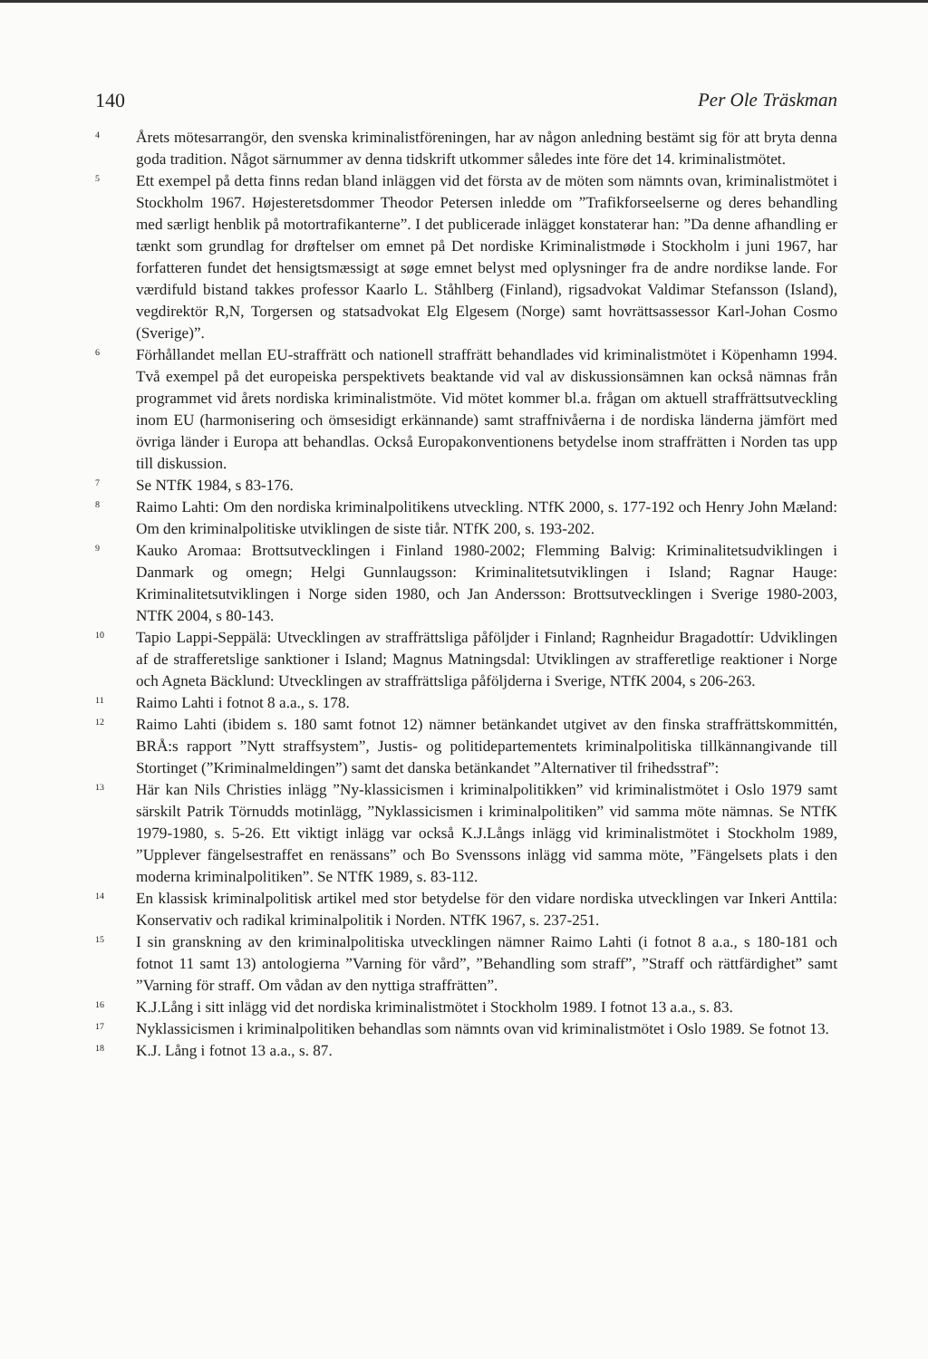140 Per Ole Träskman
4
Årets mötesarrangör, den svenska kriminalistföreningen, har av någon anledning bestämt sig för att bryta denna goda tradition. Något särnummer av denna tidskrift utkommer således inte före det 14. kriminalistmötet.
5
Ett exempel på detta finns redan bland inläggen vid det första av de möten som nämnts ovan, kriminalistmötet i Stockholm 1967. Højesteretsdommer Theodor Petersen inledde om ”Trafikforseelserne og deres behandling med særligt henblik på motortrafikanterne”. I det publicerade inlägget konstaterar han: ”Da denne afhandling er tænkt som grundlag for drøftelser om emnet på Det nordiske Kriminalistmøde i Stockholm i juni 1967, har forfatteren fundet det hensigtsmæssigt at søge emnet belyst med oplysninger fra de andre nordikse lande. For værdifuld bistand takkes professor Kaarlo L. Ståhlberg (Finland), rigsadvokat Valdimar Stefansson (Island), vegdirektör R,N, Torgersen og statsadvokat Elg Elgesem (Norge) samt hovrättsassessor Karl-Johan Cosmo (Sverige)”.
6
Förhållandet mellan EU-straffrätt och nationell straffrätt behandlades vid kriminalistmötet i Köpenhamn 1994. Två exempel på det europeiska perspektivets beaktande vid val av diskussionsämnen kan också nämnas från programmet vid årets nordiska kriminalistmöte. Vid mötet kommer bl.a. frågan om aktuell straffrättsutveckling inom EU (harmonisering och ömsesidigt erkännande) samt straffnivåerna i de nordiska länderna jämfört med övriga länder i Europa att behandlas. Också Europakonventionens betydelse inom straffrätten i Norden tas upp till diskussion.
7
Se NTfK 1984, s 83-176.
8
Raimo Lahti: Om den nordiska kriminalpolitikens utveckling. NTfK 2000, s. 177-192 och Henry John Mæland: Om den kriminalpolitiske utviklingen de siste tiår. NTfK 200, s. 193-202.
9
Kauko Aromaa: Brottsutvecklingen i Finland 1980-2002; Flemming Balvig: Kriminalitetsudviklingen i Danmark og omegn; Helgi Gunnlaugsson: Kriminalitetsutviklingen i Island; Ragnar Hauge: Kriminalitetsutviklingen i Norge siden 1980, och Jan Andersson: Brottsutvecklingen i Sverige 1980-2003, NTfK 2004, s 80-143.
10
Tapio Lappi-Seppälä: Utvecklingen av straffrättsliga påföljder i Finland; Ragnheidur Bragadottír: Udviklingen af de strafferetslige sanktioner i Island; Magnus Matningsdal: Utviklingen av strafferetlige reaktioner i Norge och Agneta Bäcklund: Utvecklingen av straffrättsliga påföljderna i Sverige, NTfK 2004, s 206-263.
11
Raimo Lahti i fotnot 8 a.a., s. 178.
12
Raimo Lahti (ibidem s. 180 samt fotnot 12) nämner betänkandet utgivet av den finska straffrättskommittén, BRÅ:s rapport ”Nytt straffsystem”, Justis- og politidepartementets kriminalpolitiska tillkännangivande till Stortinget (”Kriminalmeldingen”) samt det danska betänkandet ”Alternativer til frihedsstraf”:
13
Här kan Nils Christies inlägg ”Ny-klassicismen i kriminalpolitikken” vid kriminalistmötet i Oslo 1979 samt särskilt Patrik Törnudds motinlägg, ”Nyklassicismen i kriminalpolitiken” vid samma möte nämnas. Se NTfK 1979-1980, s. 5-26. Ett viktigt inlägg var också K.J.Långs inlägg vid kriminalistmötet i Stockholm 1989, ”Upplever fängelsestraffet en renässans” och Bo Svenssons inlägg vid samma möte, ”Fängelsets plats i den moderna kriminalpolitiken”. Se NTfK 1989, s. 83-112.
14
En klassisk kriminalpolitisk artikel med stor betydelse för den vidare nordiska utvecklingen var Inkeri Anttila: Konservativ och radikal kriminalpolitik i Norden. NTfK 1967, s. 237-251.
15
I sin granskning av den kriminalpolitiska utvecklingen nämner Raimo Lahti (i fotnot 8 a.a., s 180-181 och fotnot 11 samt 13) antologierna ”Varning för vård”, ”Behandling som straff”, ”Straff och rättfärdighet” samt ”Varning för straff. Om vådan av den nyttiga straffrätten”.
16
K.J.Lång i sitt inlägg vid det nordiska kriminalistmötet i Stockholm 1989. I fotnot 13 a.a., s. 83.
17
Nyklassicismen i kriminalpolitiken behandlas som nämnts ovan vid kriminalistmötet i Oslo 1989. Se fotnot 13.
18
K.J. Lång i fotnot 13 a.a., s. 87.